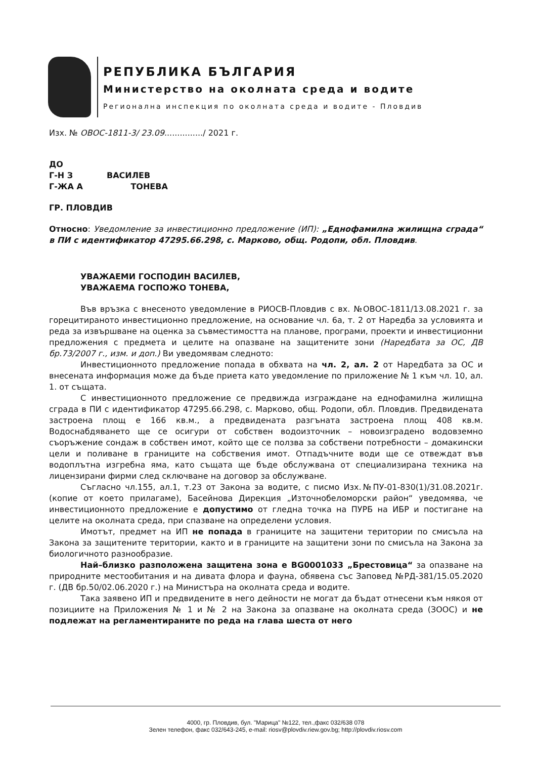РЕПУБЛИКА БЪЛГАРИЯ
Министерство на околната среда и водите
Регионална инспекция по околната среда и водите - Пловдив
Изх. № ОВОС-1811-3/ 23.09.............../ 2021 г.
ДО
Г-Н З ВАСИЛЕВ
Г-ЖА А ТОНЕВА
ГР. ПЛОВДИВ
Относно: Уведомление за инвестиционно предложение (ИП): „Еднофамилна жилищна сграда“ в ПИ с идентификатор 47295.66.298, с. Марково, общ. Родопи, обл. Пловдив.
УВАЖАЕМИ ГОСПОДИН ВАСИЛЕВ,
УВАЖАЕМА ГОСПОЖО ТОНЕВА,
Във връзка с внесеното уведомление в РИОСВ-Пловдив с вх. №ОВОС-1811/13.08.2021 г. за горецитираното инвестиционно предложение, на основание чл. 6а, т. 2 от Наредба за условията и реда за извършване на оценка за съвместимостта на планове, програми, проекти и инвестиционни предложения с предмета и целите на опазване на защитените зони (Наредбата за ОС, ДВ бр.73/2007 г., изм. и доп.) Ви уведомявам следното:
Инвестиционното предложение попада в обхвата на чл. 2, ал. 2 от Наредбата за ОС и внесената информация може да бъде приета като уведомление по приложение № 1 към чл. 10, ал. 1. от същата.
С инвестиционното предложение се предвижда изграждане на еднофамилна жилищна сграда в ПИ с идентификатор 47295.66.298, с. Марково, общ. Родопи, обл. Пловдив. Предвидената застроена площ е 166 кв.м., а предвидената разгъната застроена площ 408 кв.м. Водоснабдяването ще се осигури от собствен водоизточник – новоизградено водовземно съоръжение сондаж в собствен имот, който ще се ползва за собствени потребности – домакински цели и поливане в границите на собствения имот. Отпадъчните води ще се отвеждат във водоплътна изгребна яма, като същата ще бъде обслужвана от специализирана техника на лицензирани фирми след сключване на договор за обслужване.
Съгласно чл.155, ал.1, т.23 от Закона за водите, с писмо Изх.№ПУ-01-830(1)/31.08.2021г. (копие от което прилагаме), Басейнова Дирекция „Източнобеломорски район“ уведомява, че инвестиционното предложение е допустимо от гледна точка на ПУРБ на ИБР и постигане на целите на околната среда, при спазване на определени условия.
Имотът, предмет на ИП не попада в границите на защитени територии по смисъла на Закона за защитените територии, както и в границите на защитени зони по смисъла на Закона за биологичното разнообразие.
Най–близко разположена защитена зона е BG0001033 „Брестовица“ за опазване на природните местообитания и на дивата флора и фауна, обявена със Заповед №РД-381/15.05.2020 г. (ДВ бр.50/02.06.2020 г.) на Министъра на околната среда и водите.
Така заявено ИП и предвидените в него дейности не могат да бъдат отнесени към някоя от позициите на Приложения № 1 и № 2 на Закона за опазване на околната среда (ЗООС) и не подлежат на регламентираните по реда на глава шеста от него
4000, гр. Пловдив, бул. "Марица" №122, тел.,факс 032/638 078
Зелен телефон, факс 032/643-245, e-mail: riosv@plovdiv.riew.gov.bg; http://plovdiv.riosv.com